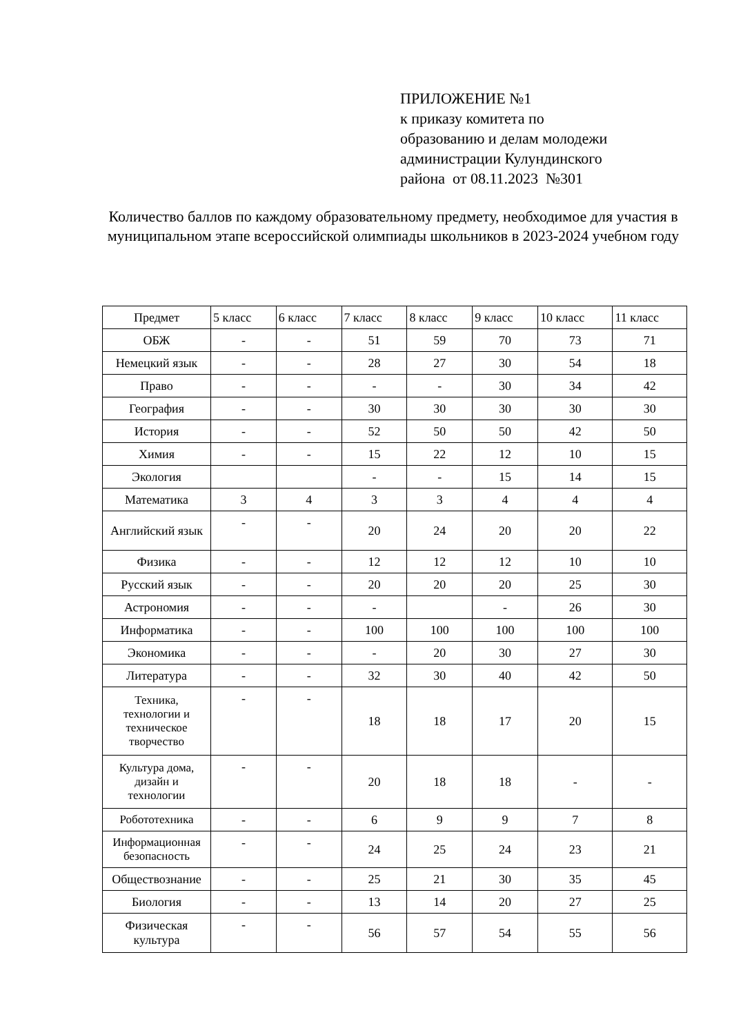ПРИЛОЖЕНИЕ №1
к приказу комитета по
образованию и делам молодежи
администрации Кулундинского
района от 08.11.2023 №301
Количество баллов по каждому образовательному предмету, необходимое для участия в муниципальном этапе всероссийской олимпиады школьников в 2023-2024 учебном году
| Предмет | 5 класс | 6 класс | 7 класс | 8 класс | 9 класс | 10 класс | 11 класс |
| --- | --- | --- | --- | --- | --- | --- | --- |
| ОБЖ | - | - | 51 | 59 | 70 | 73 | 71 |
| Немецкий язык | - | - | 28 | 27 | 30 | 54 | 18 |
| Право | - | - | - | - | 30 | 34 | 42 |
| География | - | - | 30 | 30 | 30 | 30 | 30 |
| История | - | - | 52 | 50 | 50 | 42 | 50 |
| Химия | - | - | 15 | 22 | 12 | 10 | 15 |
| Экология | | | - | - | 15 | 14 | 15 |
| Математика | 3 | 4 | 3 | 3 | 4 | 4 | 4 |
| Английский язык | - | - | 20 | 24 | 20 | 20 | 22 |
| Физика | - | - | 12 | 12 | 12 | 10 | 10 |
| Русский язык | - | - | 20 | 20 | 20 | 25 | 30 |
| Астрономия | - | - | - | | - | 26 | 30 |
| Информатика | - | - | 100 | 100 | 100 | 100 | 100 |
| Экономика | - | - | - | 20 | 30 | 27 | 30 |
| Литература | - | - | 32 | 30 | 40 | 42 | 50 |
| Техника, технологии и техническое творчество | - | - | 18 | 18 | 17 | 20 | 15 |
| Культура дома, дизайн и технологии | - | - | 20 | 18 | 18 | - | - |
| Робототехника | - | - | 6 | 9 | 9 | 7 | 8 |
| Информационная безопасность | - | - | 24 | 25 | 24 | 23 | 21 |
| Обществознание | - | - | 25 | 21 | 30 | 35 | 45 |
| Биология | - | - | 13 | 14 | 20 | 27 | 25 |
| Физическая культура | - | - | 56 | 57 | 54 | 55 | 56 |